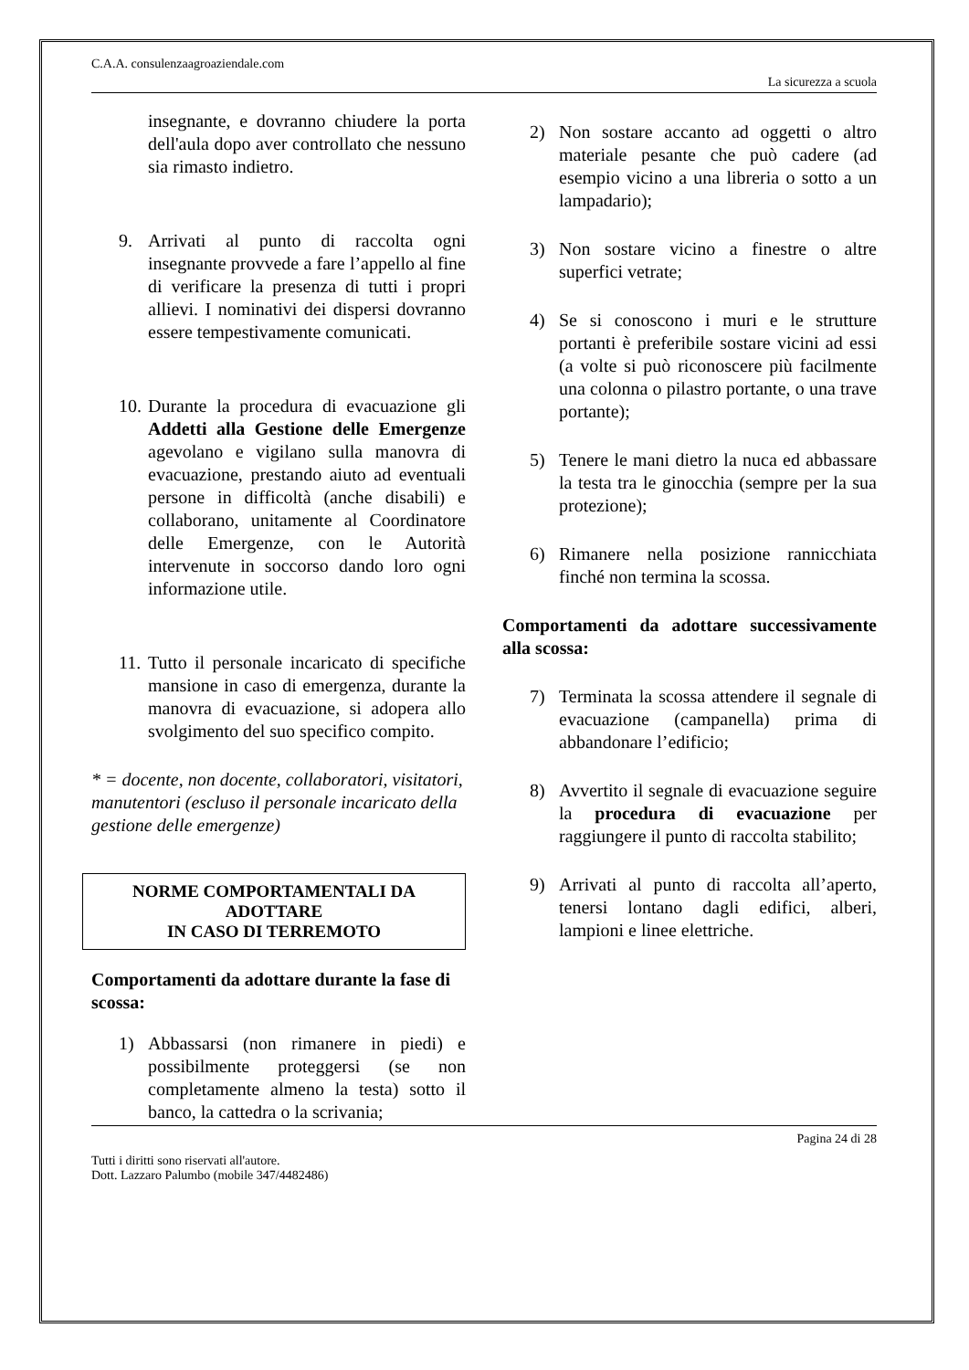C.A.A. consulenzaagroaziendale.com
La sicurezza a scuola
insegnante, e dovranno chiudere la porta dell'aula dopo aver controllato che nessuno sia rimasto indietro.
9. Arrivati al punto di raccolta ogni insegnante provvede a fare l’appello al fine di verificare la presenza di tutti i propri allievi. I nominativi dei dispersi dovranno essere tempestivamente comunicati.
10. Durante la procedura di evacuazione gli Addetti alla Gestione delle Emergenze agevolano e vigilano sulla manovra di evacuazione, prestando aiuto ad eventuali persone in difficoltà (anche disabili) e collaborano, unitamente al Coordinatore delle Emergenze, con le Autorità intervenute in soccorso dando loro ogni informazione utile.
11. Tutto il personale incaricato di specifiche mansione in caso di emergenza, durante la manovra di evacuazione, si adopera allo svolgimento del suo specifico compito.
* = docente, non docente, collaboratori, visitatori, manutentori (escluso il personale incaricato della gestione delle emergenze)
NORME COMPORTAMENTALI DA ADOTTARE
IN CASO DI TERREMOTO
Comportamenti da adottare durante la fase di scossa:
1) Abbassarsi (non rimanere in piedi) e possibilmente proteggersi (se non completamente almeno la testa) sotto il banco, la cattedra o la scrivania;
2) Non sostare accanto ad oggetti o altro materiale pesante che può cadere (ad esempio vicino a una libreria o sotto a un lampadario);
3) Non sostare vicino a finestre o altre superfici vetrate;
4) Se si conoscono i muri e le strutture portanti è preferibile sostare vicini ad essi (a volte si può riconoscere più facilmente una colonna o pilastro portante, o una trave portante);
5) Tenere le mani dietro la nuca ed abbassare la testa tra le ginocchia (sempre per la sua protezione);
6) Rimanere nella posizione rannicchiata finché non termina la scossa.
Comportamenti da adottare successivamente alla scossa:
7) Terminata la scossa attendere il segnale di evacuazione (campanella) prima di abbandonare l’edificio;
8) Avvertito il segnale di evacuazione seguire la procedura di evacuazione per raggiungere il punto di raccolta stabilito;
9) Arrivati al punto di raccolta all’aperto, tenersi lontano dagli edifici, alberi, lampioni e linee elettriche.
Pagina 24 di 28
Tutti i diritti sono riservati all'autore.
Dott. Lazzaro Palumbo (mobile 347/4482486)